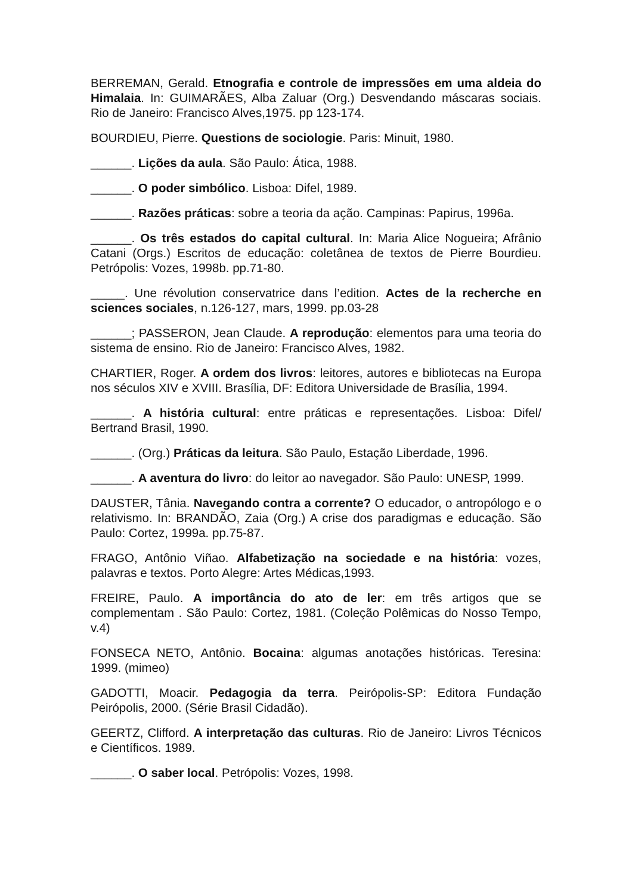BERREMAN, Gerald. Etnografia e controle de impressões em uma aldeia do Himalaia. In: GUIMARÃES, Alba Zaluar (Org.) Desvendando máscaras sociais. Rio de Janeiro: Francisco Alves,1975. pp 123-174.
BOURDIEU, Pierre. Questions de sociologie. Paris: Minuit, 1980.
______. Lições da aula. São Paulo: Ática, 1988.
______. O poder simbólico. Lisboa: Difel, 1989.
______. Razões práticas: sobre a teoria da ação. Campinas: Papirus, 1996a.
______. Os três estados do capital cultural. In: Maria Alice Nogueira; Afrânio Catani (Orgs.) Escritos de educação: coletânea de textos de Pierre Bourdieu. Petrópolis: Vozes, 1998b. pp.71-80.
_____. Une révolution conservatrice dans l’edition. Actes de la recherche en sciences sociales, n.126-127, mars, 1999. pp.03-28
______; PASSERON, Jean Claude. A reprodução: elementos para uma teoria do sistema de ensino. Rio de Janeiro: Francisco Alves, 1982.
CHARTIER, Roger. A ordem dos livros: leitores, autores e bibliotecas na Europa nos séculos XIV e XVIII. Brasília, DF: Editora Universidade de Brasília, 1994.
______. A história cultural: entre práticas e representações. Lisboa: Difel/ Bertrand Brasil, 1990.
______. (Org.) Práticas da leitura. São Paulo, Estação Liberdade, 1996.
______. A aventura do livro: do leitor ao navegador. São Paulo: UNESP, 1999.
DAUSTER, Tânia. Navegando contra a corrente? O educador, o antropólogo e o relativismo. In: BRANDÃO, Zaia (Org.) A crise dos paradigmas e educação. São Paulo: Cortez, 1999a. pp.75-87.
FRAGO, Antônio Viñao. Alfabetização na sociedade e na história: vozes, palavras e textos. Porto Alegre: Artes Médicas,1993.
FREIRE, Paulo. A importância do ato de ler: em três artigos que se complementam . São Paulo: Cortez, 1981. (Coleção Polêmicas do Nosso Tempo, v.4)
FONSECA NETO, Antônio. Bocaina: algumas anotações históricas. Teresina: 1999. (mimeo)
GADOTTI, Moacir. Pedagogia da terra. Peirópolis-SP: Editora Fundação Peirópolis, 2000. (Série Brasil Cidadão).
GEERTZ, Clifford. A interpretação das culturas. Rio de Janeiro: Livros Técnicos e Científicos. 1989.
______. O saber local. Petrópolis: Vozes, 1998.